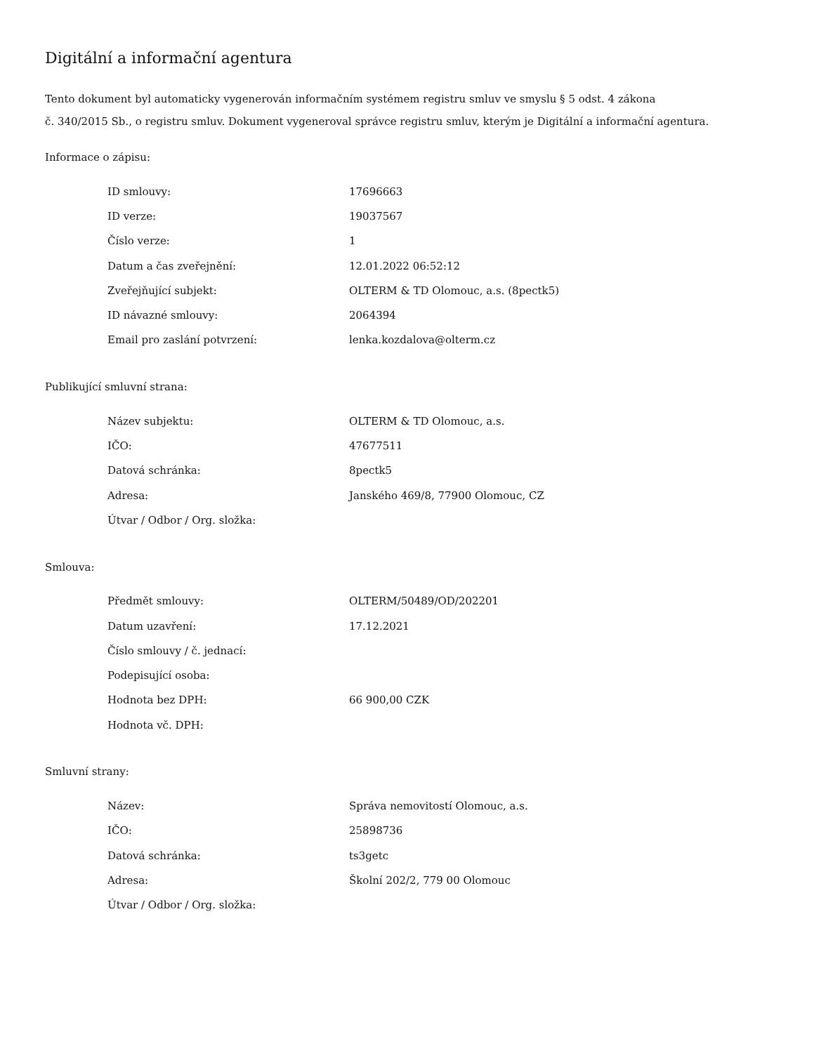Digitální a informační agentura
Tento dokument byl automaticky vygenerován informačním systémem registru smluv ve smyslu § 5 odst. 4 zákona
č. 340/2015 Sb., o registru smluv. Dokument vygeneroval správce registru smluv, kterým je Digitální a informační agentura.
Informace o zápisu:
| ID smlouvy: | 17696663 |
| ID verze: | 19037567 |
| Číslo verze: | 1 |
| Datum a čas zveřejnění: | 12.01.2022 06:52:12 |
| Zveřejňující subjekt: | OLTERM & TD Olomouc, a.s. (8pectk5) |
| ID návazné smlouvy: | 2064394 |
| Email pro zaslání potvrzení: | lenka.kozdalova@olterm.cz |
Publikující smluvní strana:
| Název subjektu: | OLTERM & TD Olomouc, a.s. |
| IČO: | 47677511 |
| Datová schránka: | 8pectk5 |
| Adresa: | Janského 469/8, 77900 Olomouc, CZ |
| Útvar / Odbor / Org. složka: | |
Smlouva:
| Předmět smlouvy: | OLTERM/50489/OD/202201 |
| Datum uzavření: | 17.12.2021 |
| Číslo smlouvy / č. jednací: | |
| Podepisující osoba: | |
| Hodnota bez DPH: | 66 900,00 CZK |
| Hodnota vč. DPH: | |
Smluvní strany:
| Název: | Správa nemovitostí Olomouc, a.s. |
| IČO: | 25898736 |
| Datová schránka: | ts3getc |
| Adresa: | Školní 202/2, 779 00 Olomouc |
| Útvar / Odbor / Org. složka: | |